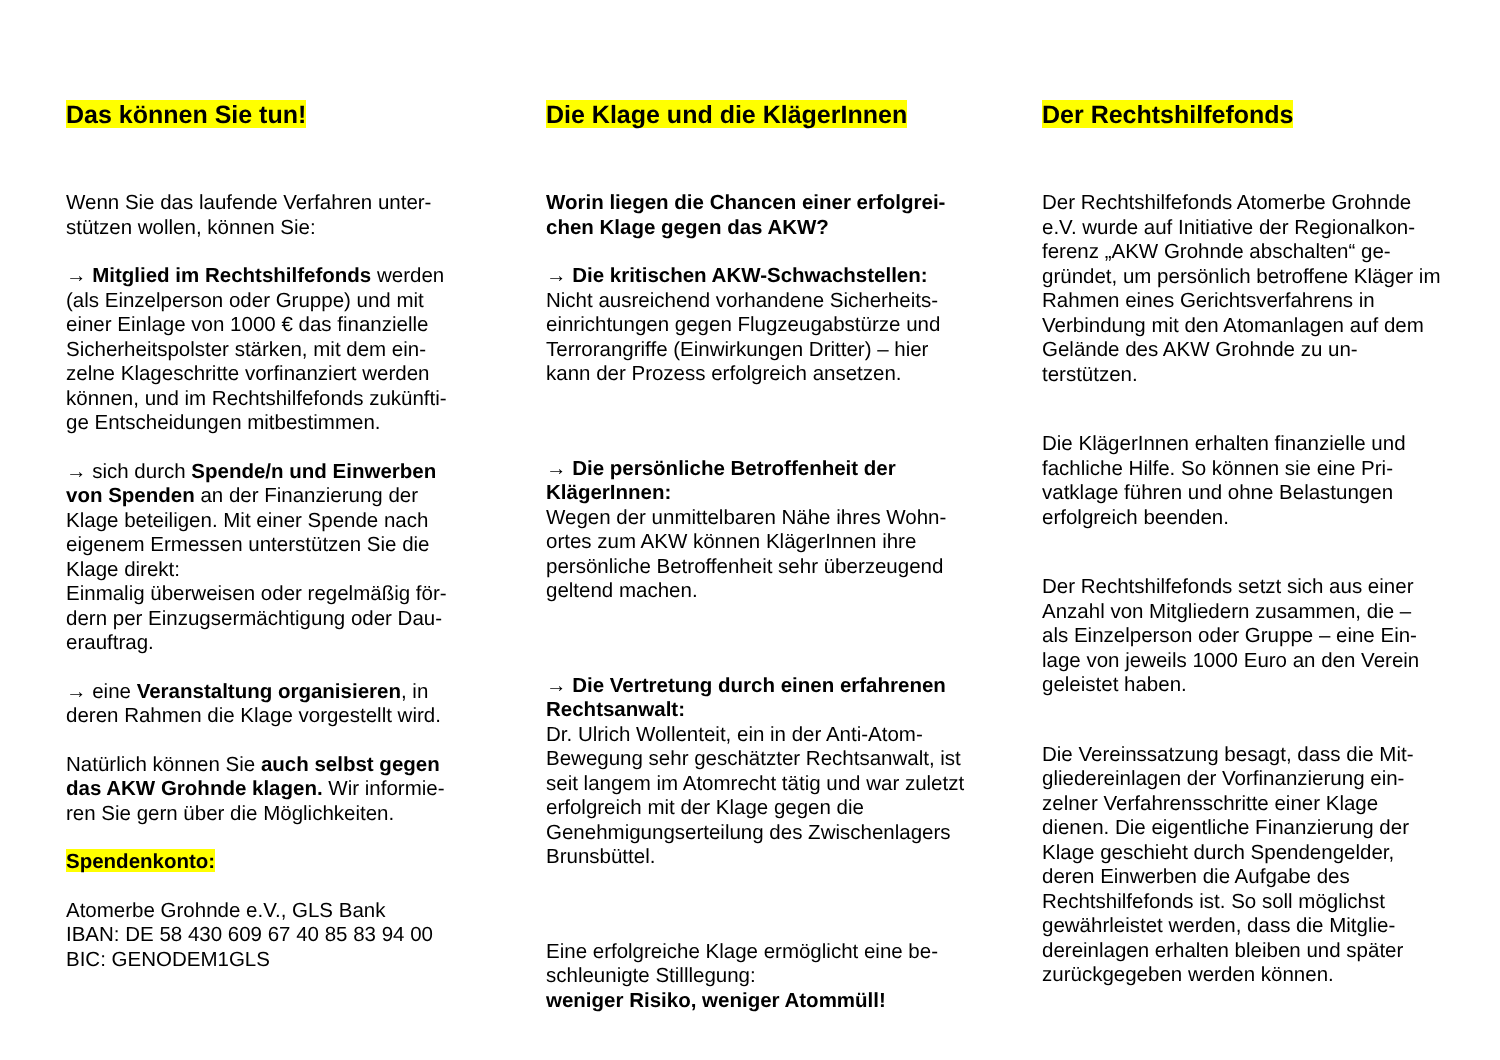Das können Sie tun!
Wenn Sie das laufende Verfahren unter-stützen wollen, können Sie:
→ Mitglied im Rechtshilfefonds werden (als Einzelperson oder Gruppe) und mit einer Einlage von 1000 € das finanzielle Sicherheitspolster stärken, mit dem ein-zelne Klageschritte vorfinanziert werden können, und im Rechtshilfefonds zukünfti-ge Entscheidungen mitbestimmen.
→ sich durch Spende/n und Einwerben von Spenden an der Finanzierung der Klage beteiligen. Mit einer Spende nach eigenem Ermessen unterstützen Sie die Klage direkt:
Einmalig überweisen oder regelmäßig för-dern per Einzugsermächtigung oder Dau-erauftrag.
→ eine Veranstaltung organisieren, in deren Rahmen die Klage vorgestellt wird.
Natürlich können Sie auch selbst gegen das AKW Grohnde klagen. Wir informie-ren Sie gern über die Möglichkeiten.
Spendenkonto:
Atomerbe Grohnde e.V., GLS Bank
IBAN: DE 58 430 609 67 40 85 83 94 00
BIC: GENODEM1GLS
Die Klage und die KlägerInnen
Worin liegen die Chancen einer erfolgrei-chen Klage gegen das AKW?
→ Die kritischen AKW-Schwachstellen:
Nicht ausreichend vorhandene Sicherheits-einrichtungen gegen Flugzeugabstürze und Terrorangriffe (Einwirkungen Dritter) – hier kann der Prozess erfolgreich ansetzen.
→ Die persönliche Betroffenheit der KlägerInnen:
Wegen der unmittelbaren Nähe ihres Wohn-ortes zum AKW können KlägerInnen ihre persönliche Betroffenheit sehr überzeugend geltend machen.
→ Die Vertretung durch einen erfahrenen Rechtsanwalt:
Dr. Ulrich Wollenteit, ein in der Anti-Atom-Bewegung sehr geschätzter Rechtsanwalt, ist seit langem im Atomrecht tätig und war zuletzt erfolgreich mit der Klage gegen die Genehmigungserteilung des Zwischenlagers Brunsbüttel.
Eine erfolgreiche Klage ermöglicht eine be-schleunigte Stilllegung:
weniger Risiko, weniger Atommüll!
Der Rechtshilfefonds
Der Rechtshilfefonds Atomerbe Grohnde e.V. wurde auf Initiative der Regionalkon-ferenz „AKW Grohnde abschalten“ ge-gründet, um persönlich betroffene Kläger im Rahmen eines Gerichtsverfahrens in Verbindung mit den Atomanlagen auf dem Gelände des AKW Grohnde zu un-terstützen.
Die KlägerInnen erhalten finanzielle und fachliche Hilfe. So können sie eine Pri-vatklage führen und ohne Belastungen erfolgreich beenden.
Der Rechtshilfefonds setzt sich aus einer Anzahl von Mitgliedern zusammen, die – als Einzelperson oder Gruppe – eine Ein-lage von jeweils 1000 Euro an den Verein geleistet haben.
Die Vereinssatzung besagt, dass die Mit-gliedereinlagen der Vorfinanzierung ein-zelner Verfahrensschritte einer Klage dienen. Die eigentliche Finanzierung der Klage geschieht durch Spendengelder, deren Einwerben die Aufgabe des Rechtshilfefonds ist. So soll möglichst gewährleistet werden, dass die Mitglie-dereinlagen erhalten bleiben und später zurückgegeben werden können.